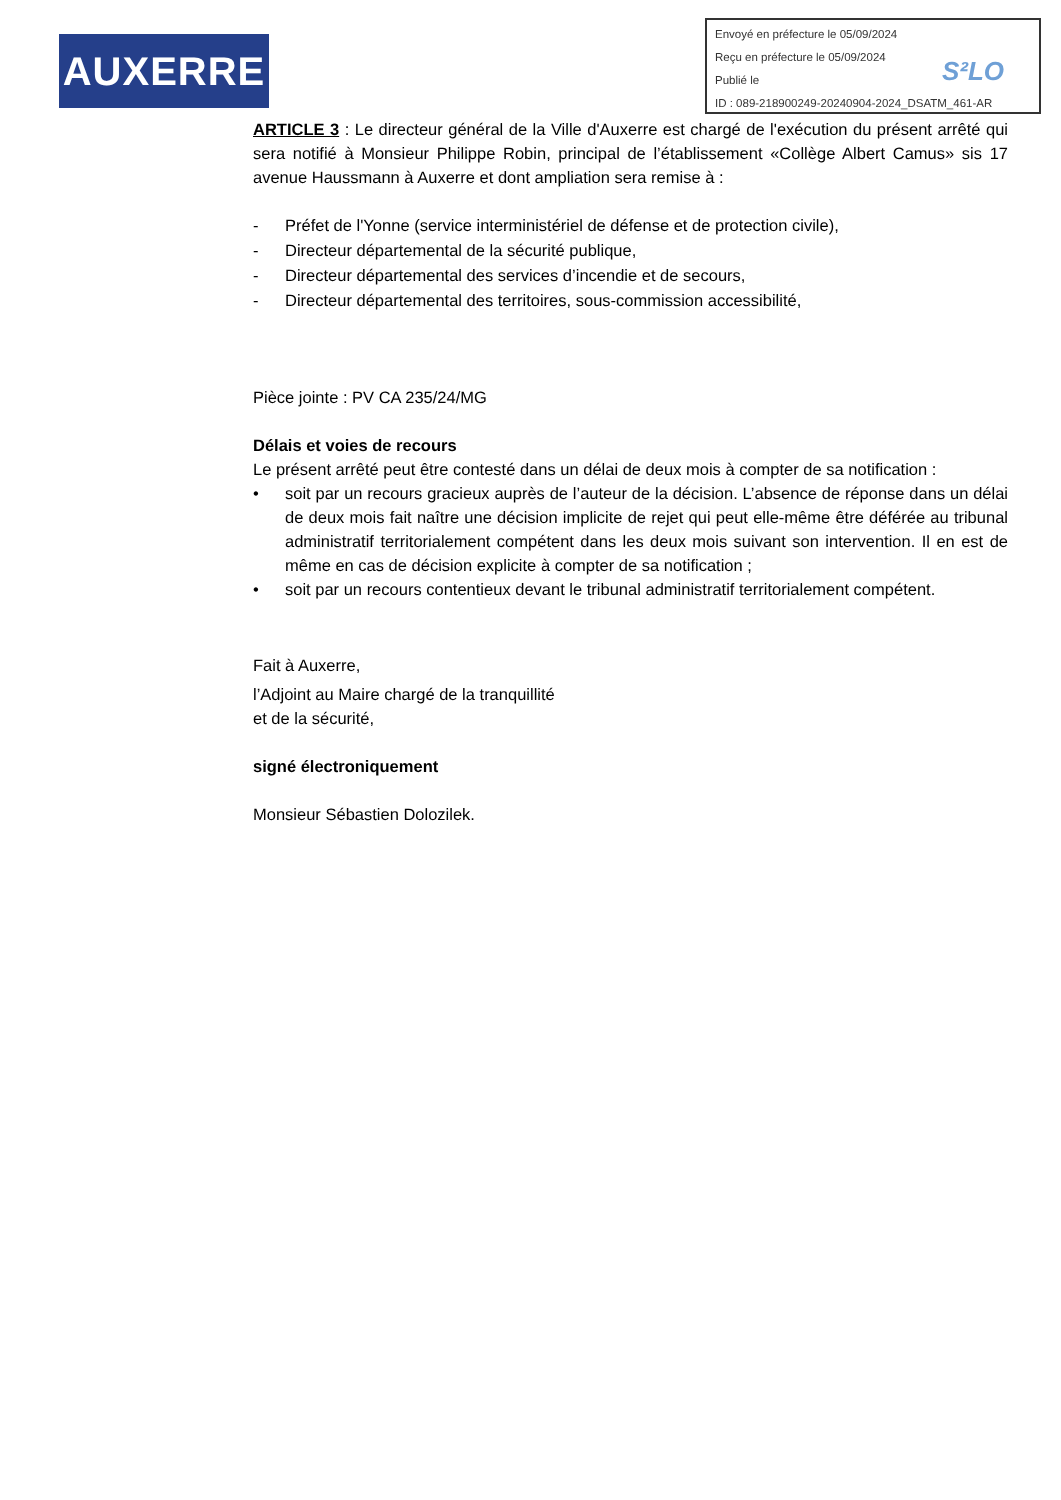AUXERRE
Envoyé en préfecture le 05/09/2024
Reçu en préfecture le 05/09/2024
Publié le
ID : 089-218900249-20240904-2024_DSATM_461-AR
S²LO
ARTICLE 3 : Le directeur général de la Ville d'Auxerre est chargé de l'exécution du présent arrêté qui sera notifié à Monsieur Philippe Robin, principal de l’établissement «Collège Albert Camus» sis 17 avenue Haussmann à Auxerre et dont ampliation sera remise à :
- Préfet de l'Yonne (service interministériel de défense et de protection civile),
- Directeur départemental de la sécurité publique,
- Directeur départemental des services d’incendie et de secours,
- Directeur départemental des territoires, sous-commission accessibilité,
Pièce jointe : PV CA 235/24/MG
Délais et voies de recours
Le présent arrêté peut être contesté dans un délai de deux mois à compter de sa notification :
• soit par un recours gracieux auprès de l’auteur de la décision. L’absence de réponse dans un délai de deux mois fait naître une décision implicite de rejet qui peut elle-même être déférée au tribunal administratif territorialement compétent dans les deux mois suivant son intervention. Il en est de même en cas de décision explicite à compter de sa notification ;
• soit par un recours contentieux devant le tribunal administratif territorialement compétent.
Fait à Auxerre,
l’Adjoint au Maire chargé de la tranquillité
et de la sécurité,
signé électroniquement
Monsieur Sébastien Dolozilek.